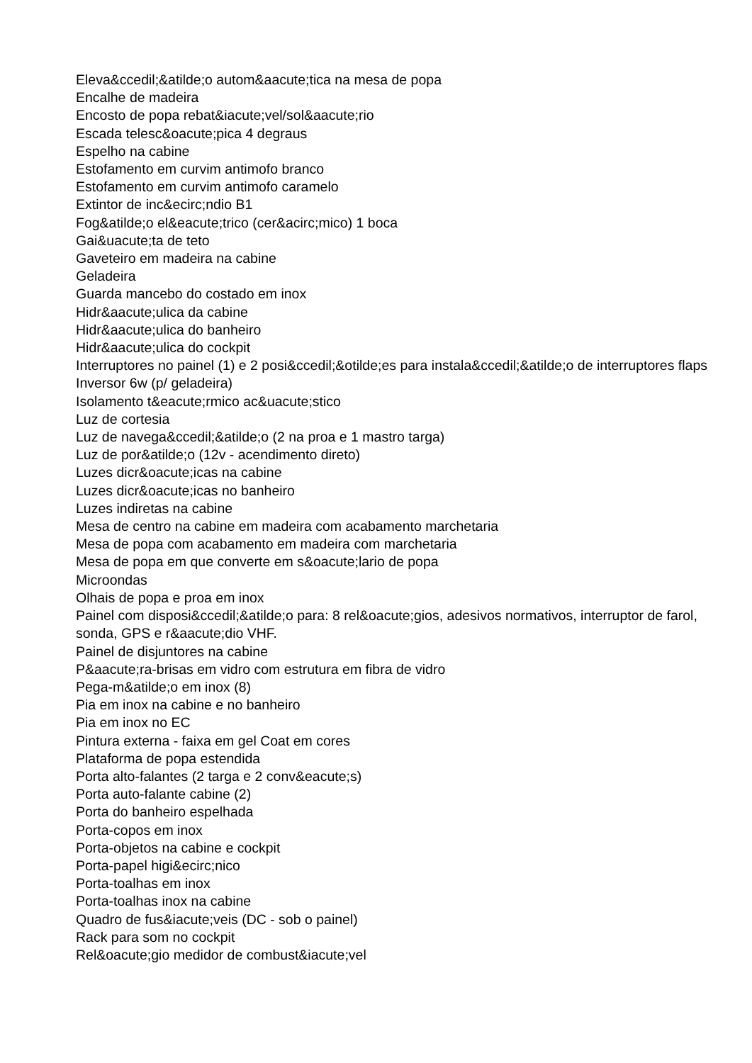Eleva&ccedil;&atilde;o autom&aacute;tica na mesa de popa
Encalhe de madeira
Encosto de popa rebat&iacute;vel/sol&aacute;rio
Escada telesc&oacute;pica 4 degraus
Espelho na cabine
Estofamento em curvim antimofo branco
Estofamento em curvim antimofo caramelo
Extintor de inc&ecirc;ndio B1
Fog&atilde;o el&eacute;trico (cer&acirc;mico) 1 boca
Gai&uacute;ta de teto
Gaveteiro em madeira na cabine
Geladeira
Guarda mancebo do costado em inox
Hidr&aacute;ulica da cabine
Hidr&aacute;ulica do banheiro
Hidr&aacute;ulica do cockpit
Interruptores no painel (1) e 2 posi&ccedil;&otilde;es para instala&ccedil;&atilde;o de interruptores flaps
Inversor 6w (p/ geladeira)
Isolamento t&eacute;rmico ac&uacute;stico
Luz de cortesia
Luz de navega&ccedil;&atilde;o (2 na proa e 1 mastro targa)
Luz de por&atilde;o (12v - acendimento direto)
Luzes dicr&oacute;icas na cabine
Luzes dicr&oacute;icas no banheiro
Luzes indiretas na cabine
Mesa de centro na cabine em madeira com acabamento marchetaria
Mesa de popa com acabamento em madeira com marchetaria
Mesa de popa em que converte em s&oacute;lario de popa
Microondas
Olhais de popa e proa em inox
Painel com disposi&ccedil;&atilde;o para: 8 rel&oacute;gios, adesivos normativos, interruptor de farol, sonda, GPS e r&aacute;dio VHF.
Painel de disjuntores na cabine
P&aacute;ra-brisas em vidro com estrutura em fibra de vidro
Pega-m&atilde;o em inox (8)
Pia em inox na cabine e no banheiro
Pia em inox no EC
Pintura externa - faixa em gel Coat em cores
Plataforma de popa estendida
Porta alto-falantes (2 targa e 2 conv&eacute;s)
Porta auto-falante cabine (2)
Porta do banheiro espelhada
Porta-copos em inox
Porta-objetos na cabine e cockpit
Porta-papel higi&ecirc;nico
Porta-toalhas em inox
Porta-toalhas inox na cabine
Quadro de fus&iacute;veis (DC - sob o painel)
Rack para som no cockpit
Rel&oacute;gio medidor de combust&iacute;vel